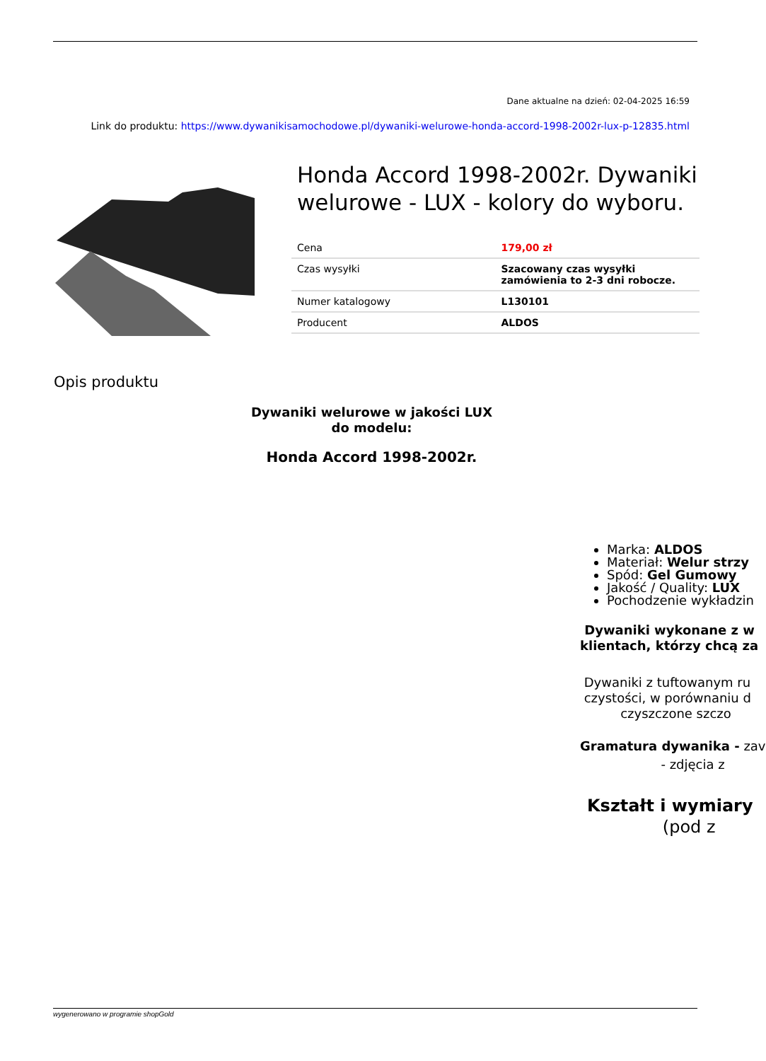Dane aktualne na dzień: 02-04-2025 16:59
Link do produktu: https://www.dywanikisamochodowe.pl/dywaniki-welurowe-honda-accord-1998-2002r-lux-p-12835.html
Honda Accord 1998-2002r. Dywaniki welurowe - LUX - kolory do wyboru.
| Cena | 179,00 zł |
| Czas wysyłki | Szacowany czas wysyłki zamówienia to 2-3 dni robocze. |
| Numer katalogowy | L130101 |
| Producent | ALDOS |
Opis produktu
Dywaniki welurowe w jakości LUX
do modelu:
Honda Accord 1998-2002r.
Marka: ALDOS
Materiał: Welur strzy
Spód: Gel Gumowy
Jakość / Quality: LUX
Pochodzenie wykładzin
Dywaniki wykonane z w
klientach, którzy chcą za
Dywaniki z tuftowanym ru
czystości, w porównaniu d
czyszczone szczo
Gramatura dywanika - zav
- zdjęcia z
Kształt i wymiary
(pod z
wygenerowano w programie shopGold